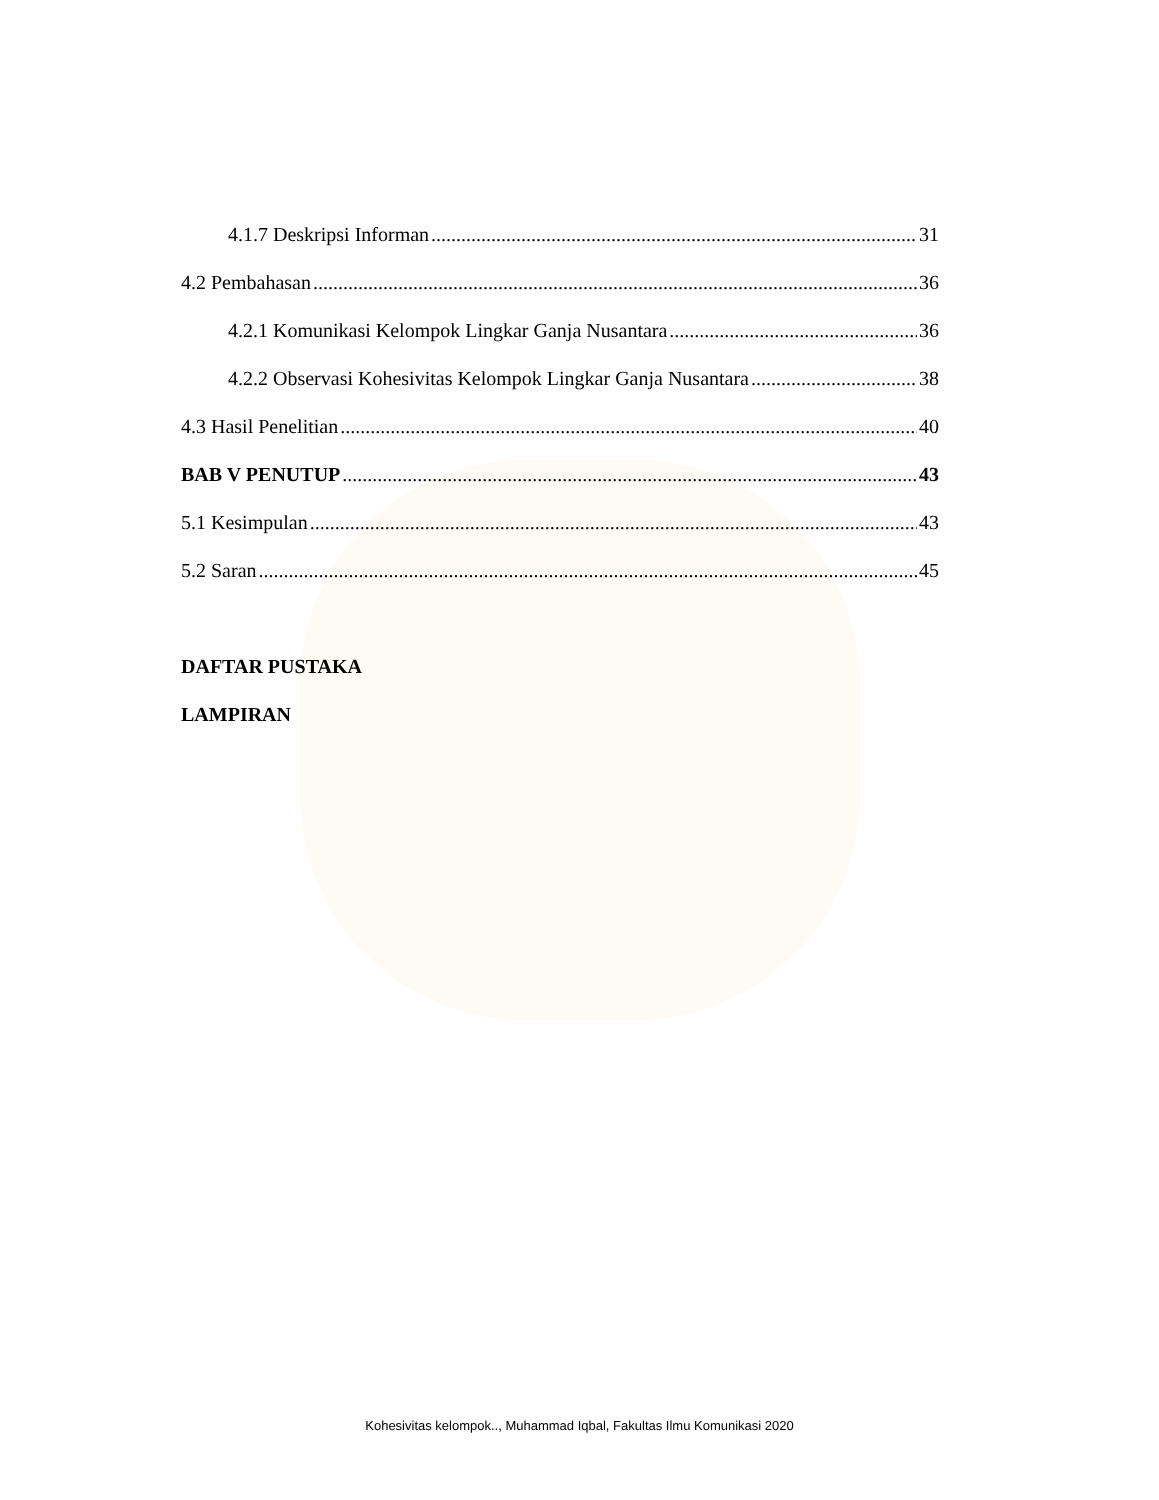4.1.7 Deskripsi Informan 31
4.2 Pembahasan 36
4.2.1 Komunikasi Kelompok Lingkar Ganja Nusantara 36
4.2.2 Observasi Kohesivitas Kelompok Lingkar Ganja Nusantara 38
4.3 Hasil Penelitian 40
BAB V PENUTUP 43
5.1 Kesimpulan 43
5.2 Saran 45
DAFTAR PUSTAKA
LAMPIRAN
Kohesivitas kelompok.., Muhammad Iqbal, Fakultas Ilmu Komunikasi 2020